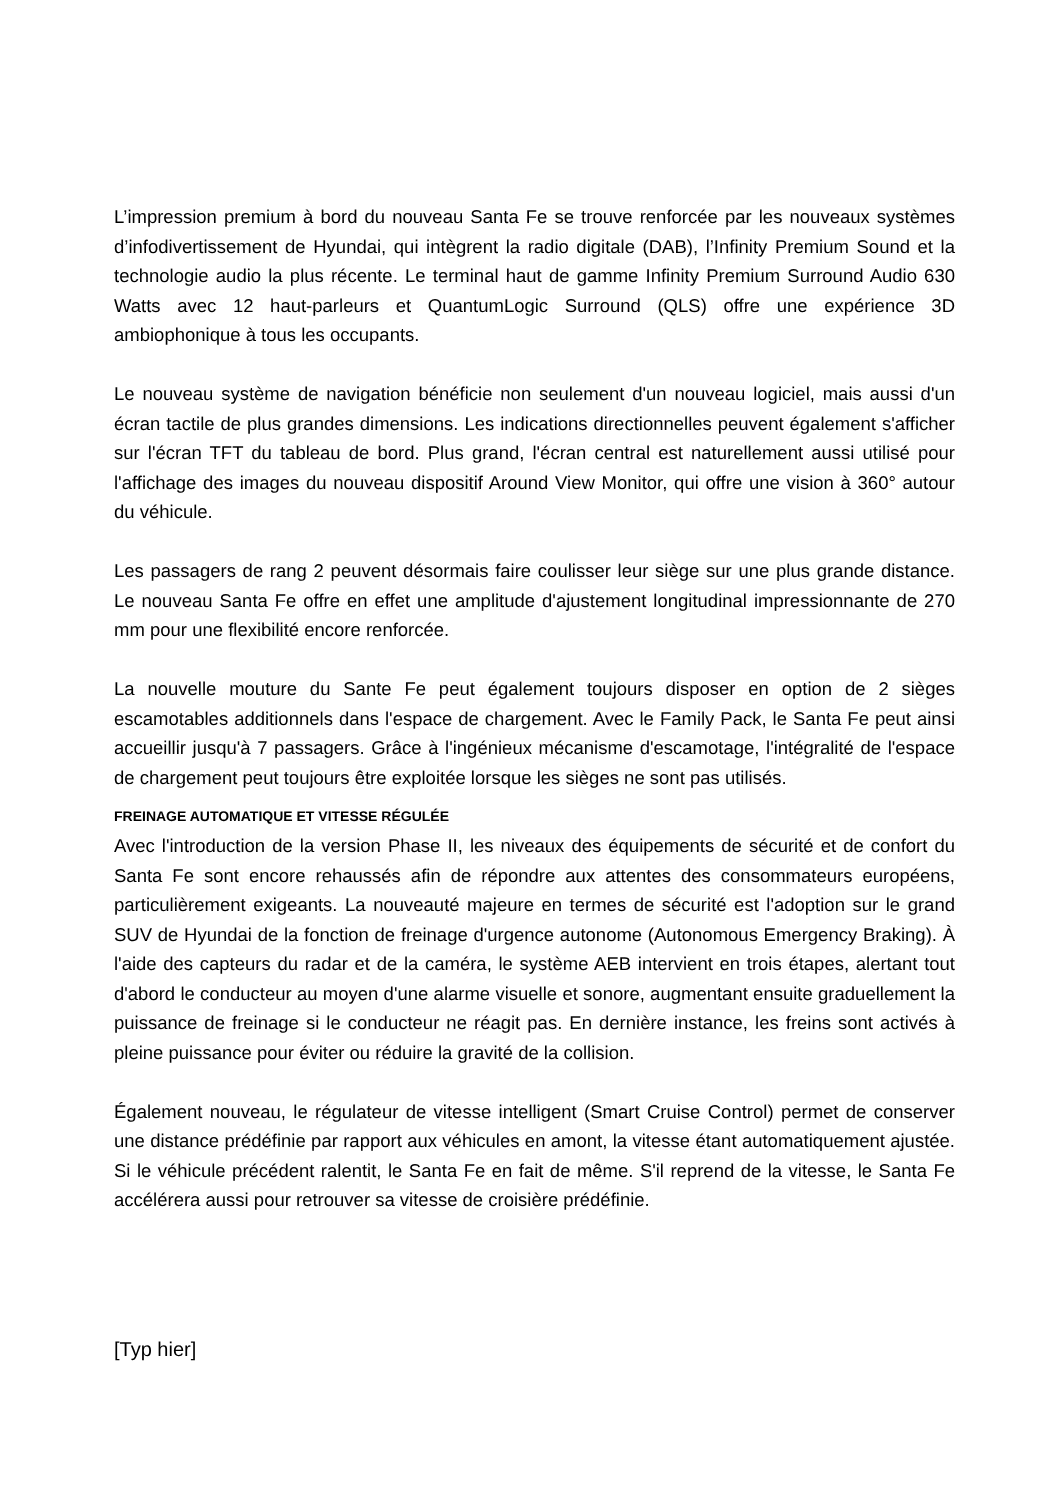L’impression premium à bord du nouveau Santa Fe se trouve renforcée par les nouveaux systèmes d’infodivertissement de Hyundai, qui intègrent la radio digitale (DAB), l’Infinity Premium Sound et la technologie audio la plus récente. Le terminal haut de gamme Infinity Premium Surround Audio 630 Watts avec 12 haut-parleurs et QuantumLogic Surround (QLS) offre une expérience 3D ambiophonique à tous les occupants.
Le nouveau système de navigation bénéficie non seulement d'un nouveau logiciel, mais aussi d'un écran tactile de plus grandes dimensions. Les indications directionnelles peuvent également s'afficher sur l'écran TFT du tableau de bord. Plus grand, l'écran central est naturellement aussi utilisé pour l'affichage des images du nouveau dispositif Around View Monitor, qui offre une vision à 360° autour du véhicule.
Les passagers de rang 2 peuvent désormais faire coulisser leur siège sur une plus grande distance. Le nouveau Santa Fe offre en effet une amplitude d'ajustement longitudinal impressionnante de 270 mm pour une flexibilité encore renforcée.
La nouvelle mouture du Sante Fe peut également toujours disposer en option de 2 sièges escamotables additionnels dans l'espace de chargement. Avec le Family Pack, le Santa Fe peut ainsi accueillir jusqu'à 7 passagers. Grâce à l'ingénieux mécanisme d'escamotage, l'intégralité de l'espace de chargement peut toujours être exploitée lorsque les sièges ne sont pas utilisés.
FREINAGE AUTOMATIQUE ET VITESSE RÉGULÉE
Avec l'introduction de la version Phase II, les niveaux des équipements de sécurité et de confort du Santa Fe sont encore rehaussés afin de répondre aux attentes des consommateurs européens, particulièrement exigeants. La nouveauté majeure en termes de sécurité est l'adoption sur le grand SUV de Hyundai de la fonction de freinage d'urgence autonome (Autonomous Emergency Braking). À l'aide des capteurs du radar et de la caméra, le système AEB intervient en trois étapes, alertant tout d'abord le conducteur au moyen d'une alarme visuelle et sonore, augmentant ensuite graduellement la puissance de freinage si le conducteur ne réagit pas. En dernière instance, les freins sont activés à pleine puissance pour éviter ou réduire la gravité de la collision.
Également nouveau, le régulateur de vitesse intelligent (Smart Cruise Control) permet de conserver une distance prédéfinie par rapport aux véhicules en amont, la vitesse étant automatiquement ajustée. Si le véhicule précédent ralentit, le Santa Fe en fait de même. S'il reprend de la vitesse, le Santa Fe accélérera aussi pour retrouver sa vitesse de croisière prédéfinie.
[Typ hier]